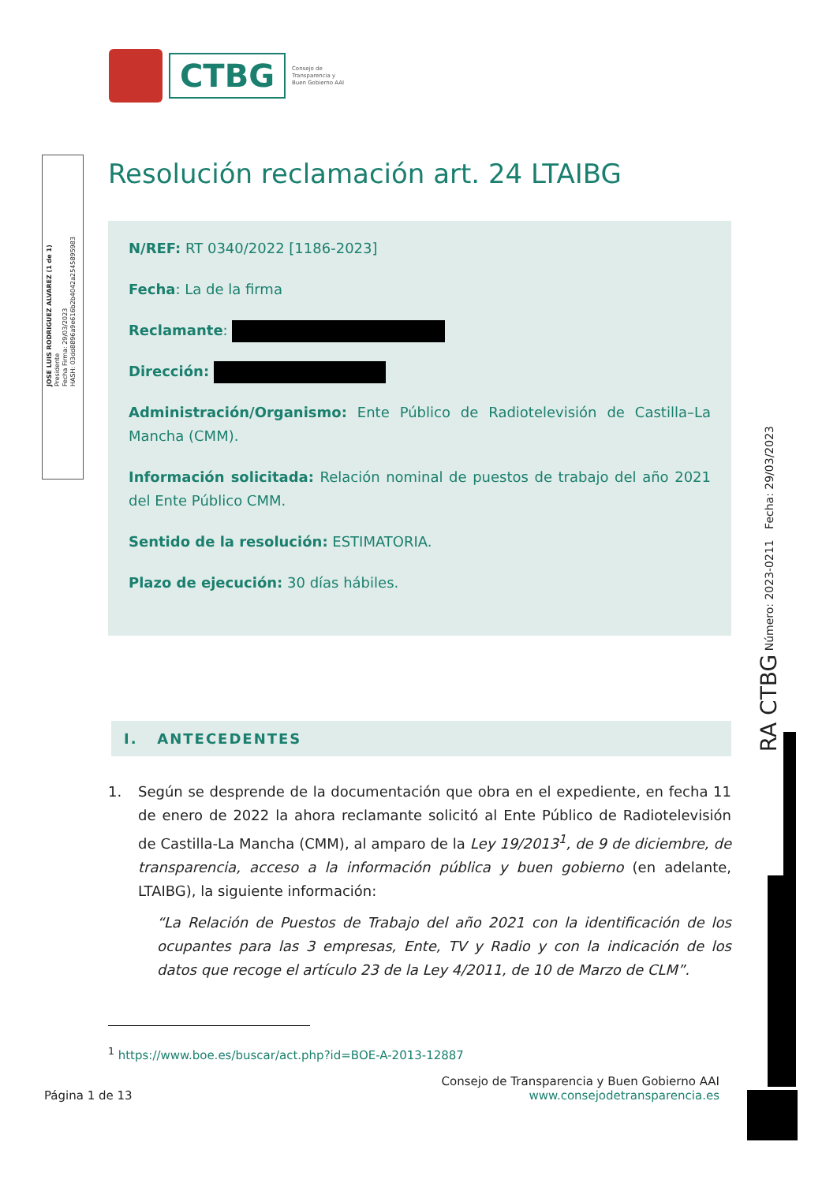CTBG
Consejo de
Transparencia y
Buen Gobierno AAI
JOSE LUIS RODRIGUEZ ALVAREZ (1 de 1)
Presidente
Fecha Firma: 29/03/2023
HASH: 03dd8896a9e616b2b4042a2545895983
RA CTBG Número: 2023-0211 Fecha: 29/03/2023
Resolución reclamación art. 24 LTAIBG
N/REF: RT 0340/2022 [1186-2023]
Fecha: La de la firma
Reclamante:
Dirección:
Administración/Organismo: Ente Público de Radiotelevisión de Castilla–La Mancha (CMM).
Información solicitada: Relación nominal de puestos de trabajo del año 2021 del Ente Público CMM.
Sentido de la resolución: ESTIMATORIA.
Plazo de ejecución: 30 días hábiles.
I. ANTECEDENTES
1. Según se desprende de la documentación que obra en el expediente, en fecha 11 de enero de 2022 la ahora reclamante solicitó al Ente Público de Radiotelevisión de Castilla-La Mancha (CMM), al amparo de la Ley 19/2013<sup>1</sup>, de 9 de diciembre, de transparencia, acceso a la información pública y buen gobierno (en adelante, LTAIBG), la siguiente información:
“La Relación de Puestos de Trabajo del año 2021 con la identificación de los ocupantes para las 3 empresas, Ente, TV y Radio y con la indicación de los datos que recoge el artículo 23 de la Ley 4/2011, de 10 de Marzo de CLM”.
<sup>1</sup> https://www.boe.es/buscar/act.php?id=BOE-A-2013-12887
Página 1 de 13
Consejo de Transparencia y Buen Gobierno AAI
www.consejodetransparencia.es